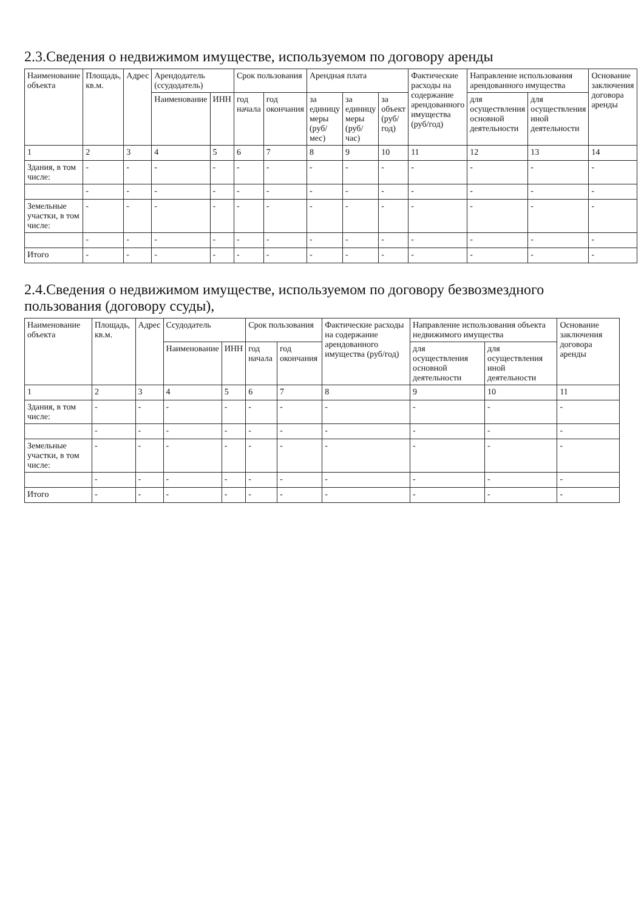2.3.Сведения о недвижимом имуществе, используемом по договору аренды
| Наименование объекта | Площадь, кв.м. | Адрес | Арендодатель (ссудодатель) | | Срок пользования | | Арендная плата | | | Фактические расходы на содержание арендованного имущества (руб/год) | Направление использования арендованного имущества | | Основание заключения договора аренды |
| --- | --- | --- | --- | --- | --- | --- | --- | --- | --- | --- | --- | --- | --- |
| | | | Наименование | ИНН | год начала | год окончания | за единицу меры (руб/мес) | за единицу меры (руб/час) | за объект (руб/год) | | для осуществления основной деятельности | для осуществления иной деятельности | |
| 1 | 2 | 3 | 4 | 5 | 6 | 7 | 8 | 9 | 10 | 11 | 12 | 13 | 14 |
| Здания, в том числе: | - | - | - | - | - | - | - | - | - | - | - | - | - |
| | - | - | - | - | - | - | - | - | - | - | - | - | - |
| Земельные участки, в том числе: | - | - | - | - | - | - | - | - | - | - | - | - | - |
| | - | - | - | - | - | - | - | - | - | - | - | - | - |
| Итого | - | - | - | - | - | - | - | - | - | - | - | - | - |
2.4.Сведения о недвижимом имуществе, используемом по договору безвозмездного пользования (договору ссуды),
| Наименование объекта | Площадь, кв.м. | Адрес | Ссудодатель | | Срок пользования | | Фактические расходы на содержание арендованного имущества (руб/год) | Направление использования объекта недвижимого имущества | | Основание заключения договора аренды |
| --- | --- | --- | --- | --- | --- | --- | --- | --- | --- | --- |
| | | | Наименование | ИНН | год начала | год окончания | | для осуществления основной деятельности | для осуществления иной деятельности | |
| 1 | 2 | 3 | 4 | 5 | 6 | 7 | 8 | 9 | 10 | 11 |
| Здания, в том числе: | - | - | - | - | - | - | - | - | - | - |
| | - | - | - | - | - | - | - | - | - | - |
| Земельные участки, в том числе: | - | - | - | - | - | - | - | - | - | - |
| | - | - | - | - | - | - | - | - | - | - |
| Итого | - | - | - | - | - | - | - | - | - | - |